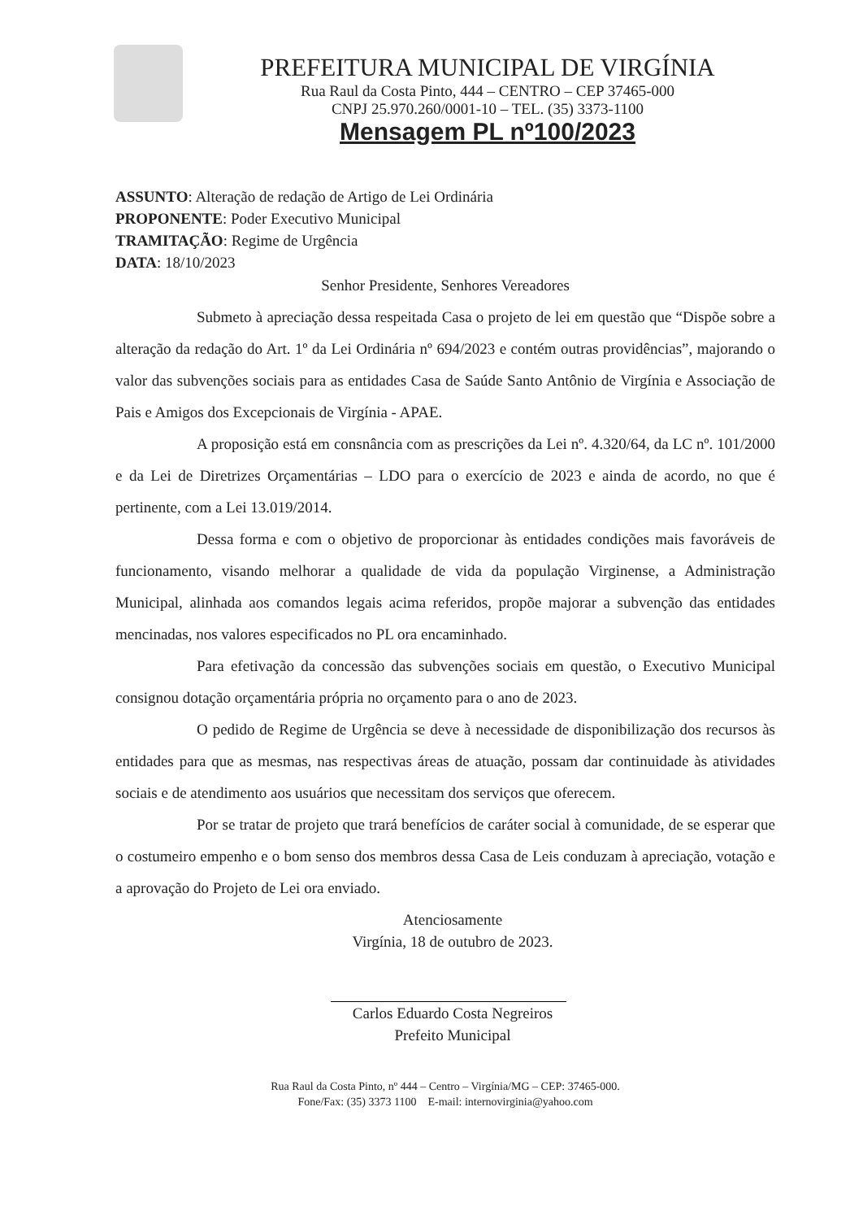PREFEITURA MUNICIPAL DE VIRGÍNIA
Rua Raul da Costa Pinto, 444 – CENTRO – CEP 37465-000
CNPJ 25.970.260/0001-10 – TEL. (35) 3373-1100
Mensagem PL nº100/2023
ASSUNTO: Alteração de redação de Artigo de Lei Ordinária
PROPONENTE: Poder Executivo Municipal
TRAMITAÇÃO: Regime de Urgência
DATA: 18/10/2023
Senhor Presidente, Senhores Vereadores
Submeto à apreciação dessa respeitada Casa o projeto de lei em questão que “Dispõe sobre a alteração da redação do Art. 1º da Lei Ordinária nº 694/2023 e contém outras providências”, majorando o valor das subvenções sociais para as entidades Casa de Saúde Santo Antônio de Virgínia e Associação de Pais e Amigos dos Excepcionais de Virgínia - APAE.
A proposição está em consnância com as prescrições da Lei nº. 4.320/64, da LC nº. 101/2000 e da Lei de Diretrizes Orçamentárias – LDO para o exercício de 2023 e ainda de acordo, no que é pertinente, com a Lei 13.019/2014.
Dessa forma e com o objetivo de proporcionar às entidades condições mais favoráveis de funcionamento, visando melhorar a qualidade de vida da população Virginense, a Administração Municipal, alinhada aos comandos legais acima referidos, propõe majorar a subvenção das entidades mencinadas, nos valores especificados no PL ora encaminhado.
Para efetivação da concessão das subvenções sociais em questão, o Executivo Municipal consignou dotação orçamentária própria no orçamento para o ano de 2023.
O pedido de Regime de Urgência se deve à necessidade de disponibilização dos recursos às entidades para que as mesmas, nas respectivas áreas de atuação, possam dar continuidade às atividades sociais e de atendimento aos usuários que necessitam dos serviços que oferecem.
Por se tratar de projeto que trará benefícios de caráter social à comunidade, de se esperar que o costumeiro empenho e o bom senso dos membros dessa Casa de Leis conduzam à apreciação, votação e a aprovação do Projeto de Lei ora enviado.
Atenciosamente
Virgínia, 18 de outubro de 2023.
Carlos Eduardo Costa Negreiros
Prefeito Municipal
Rua Raul da Costa Pinto, nº 444 – Centro – Virgínia/MG – CEP: 37465-000.
Fone/Fax: (35) 3373 1100 E-mail: internovirginia@yahoo.com